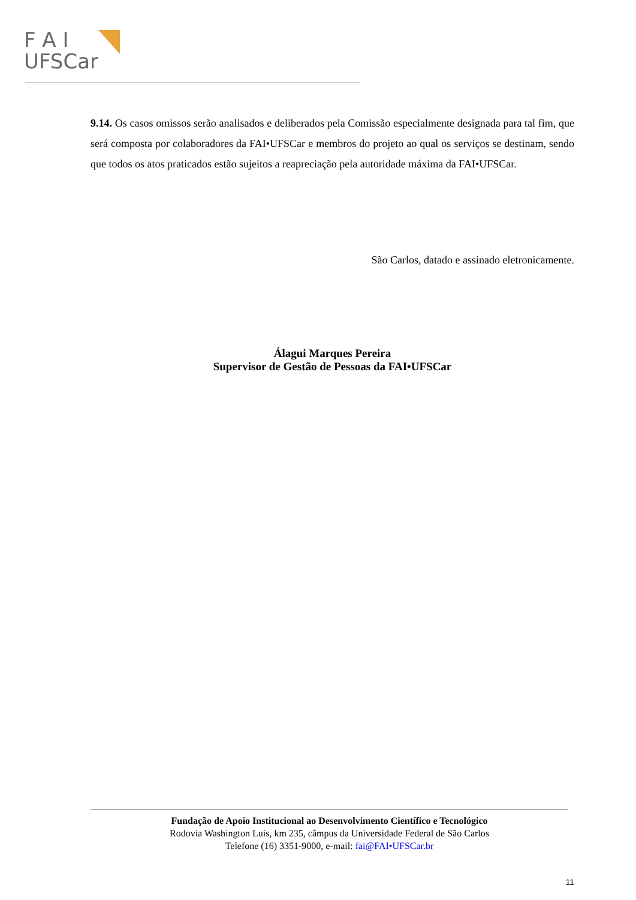F A I
UFSCar
9.14. Os casos omissos serão analisados e deliberados pela Comissão especialmente designada para tal fim, que será composta por colaboradores da FAI•UFSCar e membros do projeto ao qual os serviços se destinam, sendo que todos os atos praticados estão sujeitos a reapreciação pela autoridade máxima da FAI•UFSCar.
São Carlos, datado e assinado eletronicamente.
Álagui Marques Pereira
Supervisor de Gestão de Pessoas da FAI•UFSCar
Fundação de Apoio Institucional ao Desenvolvimento Científico e Tecnológico
Rodovia Washington Luís, km 235, câmpus da Universidade Federal de São Carlos
Telefone (16) 3351-9000, e-mail: fai@FAI•UFSCar.br
11